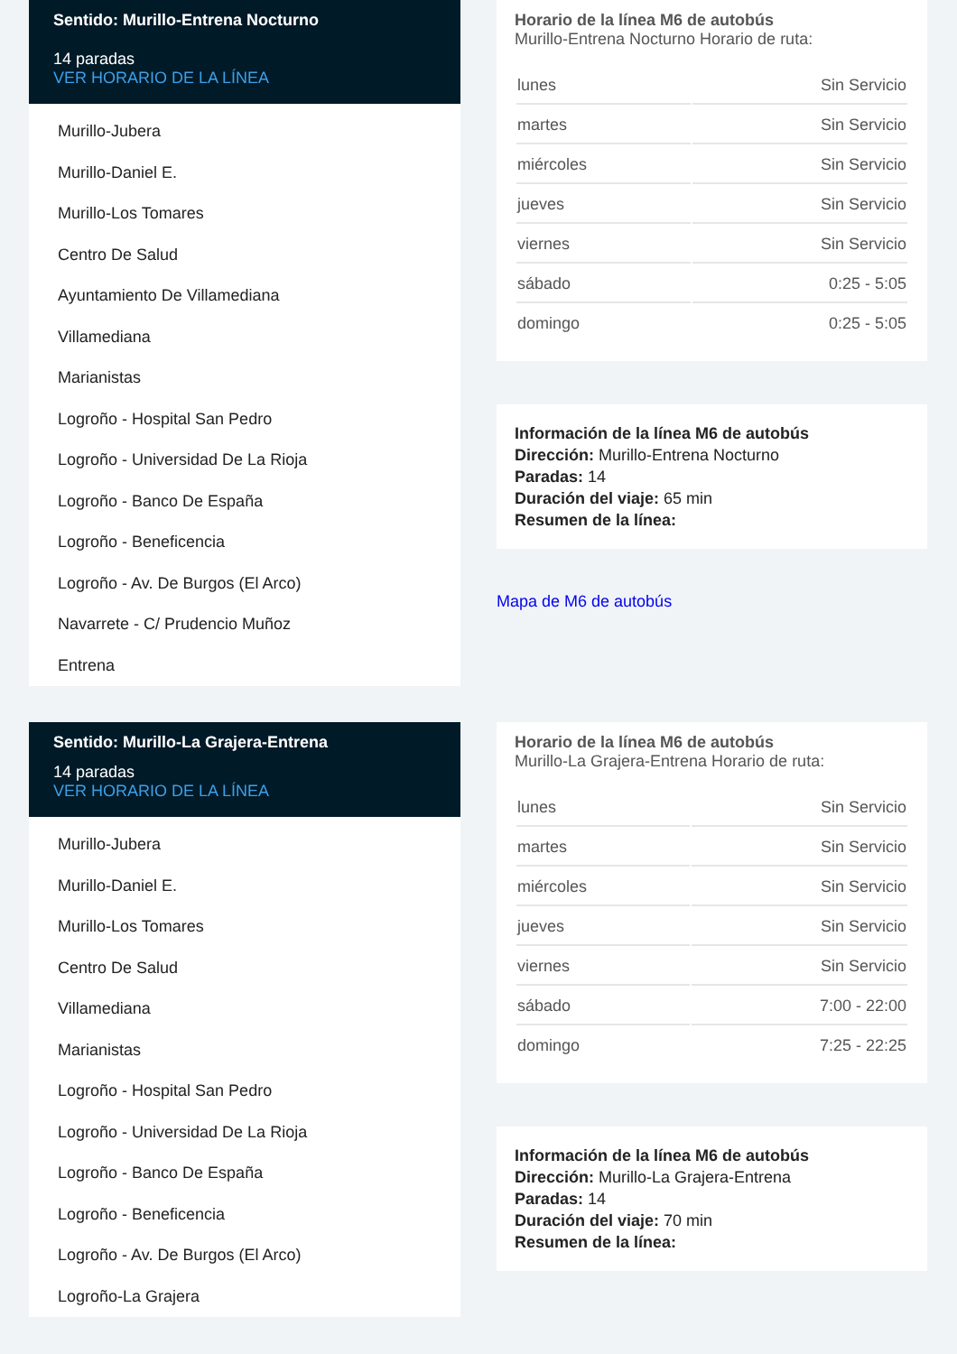Sentido: Murillo-Entrena Nocturno
14 paradas
VER HORARIO DE LA LÍNEA
Murillo-Jubera
Murillo-Daniel E.
Murillo-Los Tomares
Centro De Salud
Ayuntamiento De Villamediana
Villamediana
Marianistas
Logroño - Hospital San Pedro
Logroño - Universidad De La Rioja
Logroño - Banco De España
Logroño - Beneficencia
Logroño - Av. De Burgos (El Arco)
Navarrete - C/ Prudencio Muñoz
Entrena
Horario de la línea M6 de autobús
Murillo-Entrena Nocturno Horario de ruta:
| lunes | Sin Servicio |
| martes | Sin Servicio |
| miércoles | Sin Servicio |
| jueves | Sin Servicio |
| viernes | Sin Servicio |
| sábado | 0:25 - 5:05 |
| domingo | 0:25 - 5:05 |
Información de la línea M6 de autobús
Dirección: Murillo-Entrena Nocturno
Paradas: 14
Duración del viaje: 65 min
Resumen de la línea:
Mapa de M6 de autobús
Sentido: Murillo-La Grajera-Entrena
14 paradas
VER HORARIO DE LA LÍNEA
Murillo-Jubera
Murillo-Daniel E.
Murillo-Los Tomares
Centro De Salud
Villamediana
Marianistas
Logroño - Hospital San Pedro
Logroño - Universidad De La Rioja
Logroño - Banco De España
Logroño - Beneficencia
Logroño - Av. De Burgos (El Arco)
Logroño-La Grajera
Horario de la línea M6 de autobús
Murillo-La Grajera-Entrena Horario de ruta:
| lunes | Sin Servicio |
| martes | Sin Servicio |
| miércoles | Sin Servicio |
| jueves | Sin Servicio |
| viernes | Sin Servicio |
| sábado | 7:00 - 22:00 |
| domingo | 7:25 - 22:25 |
Información de la línea M6 de autobús
Dirección: Murillo-La Grajera-Entrena
Paradas: 14
Duración del viaje: 70 min
Resumen de la línea: